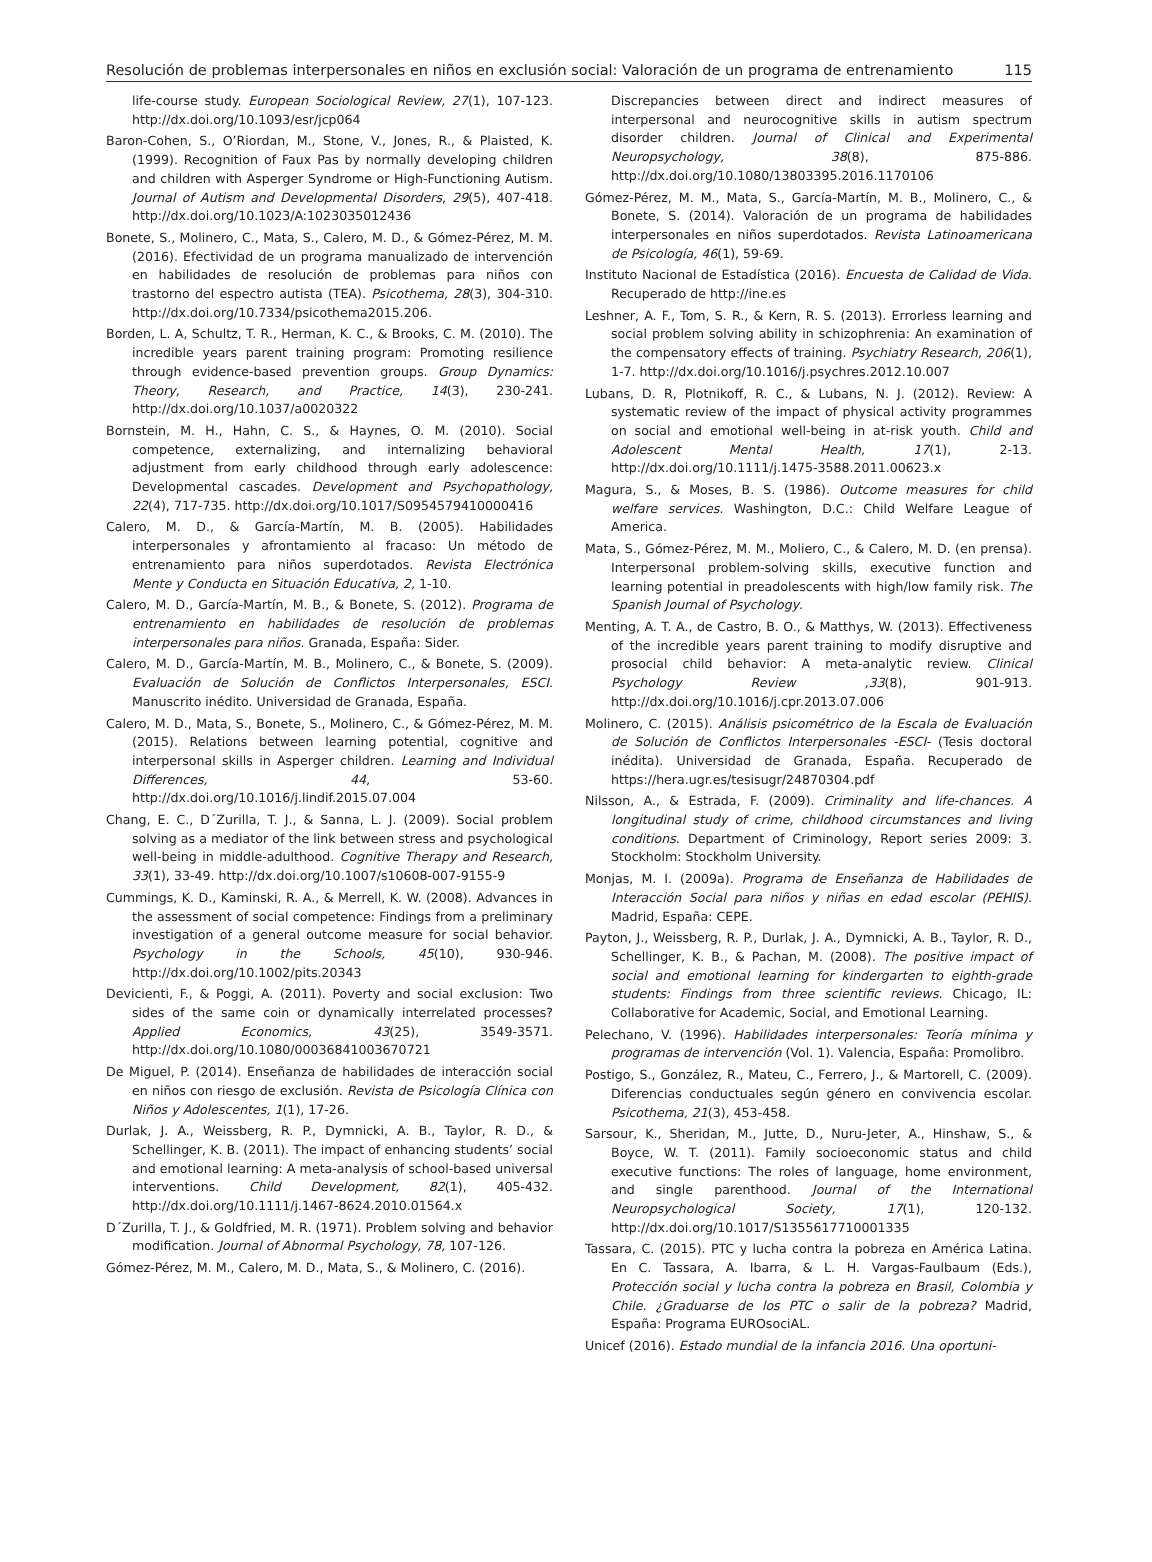Resolución de problemas interpersonales en niños en exclusión social: Valoración de un programa de entrenamiento 115
life-course study. European Sociological Review, 27(1), 107-123. http://dx.doi.org/10.1093/esr/jcp064
Baron-Cohen, S., O’Riordan, M., Stone, V., Jones, R., & Plaisted, K. (1999). Recognition of Faux Pas by normally developing children and children with Asperger Syndrome or High-Functioning Autism. Journal of Autism and Developmental Disorders, 29(5), 407-418. http://dx.doi.org/10.1023/A:1023035012436
Bonete, S., Molinero, C., Mata, S., Calero, M. D., & Gómez-Pérez, M. M. (2016). Efectividad de un programa manualizado de intervención en habilidades de resolución de problemas para niños con trastorno del espectro autista (TEA). Psicothema, 28(3), 304-310. http://dx.doi.org/10.7334/psicothema2015.206.
Borden, L. A, Schultz, T. R., Herman, K. C., & Brooks, C. M. (2010). The incredible years parent training program: Promoting resilience through evidence-based prevention groups. Group Dynamics: Theory, Research, and Practice, 14(3), 230-241. http://dx.doi.org/10.1037/a0020322
Bornstein, M. H., Hahn, C. S., & Haynes, O. M. (2010). Social competence, externalizing, and internalizing behavioral adjustment from early childhood through early adolescence: Developmental cascades. Development and Psychopathology, 22(4), 717-735. http://dx.doi.org/10.1017/S0954579410000416
Calero, M. D., & García-Martín, M. B. (2005). Habilidades interpersonales y afrontamiento al fracaso: Un método de entrenamiento para niños superdotados. Revista Electrónica Mente y Conducta en Situación Educativa, 2, 1-10.
Calero, M. D., García-Martín, M. B., & Bonete, S. (2012). Programa de entrenamiento en habilidades de resolución de problemas interpersonales para niños. Granada, España: Sider.
Calero, M. D., García-Martín, M. B., Molinero, C., & Bonete, S. (2009). Evaluación de Solución de Conflictos Interpersonales, ESCI. Manuscrito inédito. Universidad de Granada, España.
Calero, M. D., Mata, S., Bonete, S., Molinero, C., & Gómez-Pérez, M. M. (2015). Relations between learning potential, cognitive and interpersonal skills in Asperger children. Learning and Individual Differences, 44, 53-60. http://dx.doi.org/10.1016/j.lindif.2015.07.004
Chang, E. C., D´Zurilla, T. J., & Sanna, L. J. (2009). Social problem solving as a mediator of the link between stress and psychological well-being in middle-adulthood. Cognitive Therapy and Research, 33(1), 33-49. http://dx.doi.org/10.1007/s10608-007-9155-9
Cummings, K. D., Kaminski, R. A., & Merrell, K. W. (2008). Advances in the assessment of social competence: Findings from a preliminary investigation of a general outcome measure for social behavior. Psychology in the Schools, 45(10), 930-946. http://dx.doi.org/10.1002/pits.20343
Devicienti, F., & Poggi, A. (2011). Poverty and social exclusion: Two sides of the same coin or dynamically interrelated processes? Applied Economics, 43(25), 3549-3571. http://dx.doi.org/10.1080/00036841003670721
De Miguel, P. (2014). Enseñanza de habilidades de interacción social en niños con riesgo de exclusión. Revista de Psicología Clínica con Niños y Adolescentes, 1(1), 17-26.
Durlak, J. A., Weissberg, R. P., Dymnicki, A. B., Taylor, R. D., & Schellinger, K. B. (2011). The impact of enhancing students’ social and emotional learning: A meta-analysis of school-based universal interventions. Child Development, 82(1), 405-432. http://dx.doi.org/10.1111/j.1467-8624.2010.01564.x
D´Zurilla, T. J., & Goldfried, M. R. (1971). Problem solving and behavior modification. Journal of Abnormal Psychology, 78, 107-126.
Gómez-Pérez, M. M., Calero, M. D., Mata, S., & Molinero, C. (2016).
Discrepancies between direct and indirect measures of interpersonal and neurocognitive skills in autism spectrum disorder children. Journal of Clinical and Experimental Neuropsychology, 38(8), 875-886. http://dx.doi.org/10.1080/13803395.2016.1170106
Gómez-Pérez, M. M., Mata, S., García-Martín, M. B., Molinero, C., & Bonete, S. (2014). Valoración de un programa de habilidades interpersonales en niños superdotados. Revista Latinoamericana de Psicología, 46(1), 59-69.
Instituto Nacional de Estadística (2016). Encuesta de Calidad de Vida. Recuperado de http://ine.es
Leshner, A. F., Tom, S. R., & Kern, R. S. (2013). Errorless learning and social problem solving ability in schizophrenia: An examination of the compensatory effects of training. Psychiatry Research, 206(1), 1-7. http://dx.doi.org/10.1016/j.psychres.2012.10.007
Lubans, D. R, Plotnikoff, R. C., & Lubans, N. J. (2012). Review: A systematic review of the impact of physical activity programmes on social and emotional well-being in at-risk youth. Child and Adolescent Mental Health, 17(1), 2-13. http://dx.doi.org/10.1111/j.1475-3588.2011.00623.x
Magura, S., & Moses, B. S. (1986). Outcome measures for child welfare services. Washington, D.C.: Child Welfare League of America.
Mata, S., Gómez-Pérez, M. M., Moliero, C., & Calero, M. D. (en prensa). Interpersonal problem-solving skills, executive function and learning potential in preadolescents with high/low family risk. The Spanish Journal of Psychology.
Menting, A. T. A., de Castro, B. O., & Matthys, W. (2013). Effectiveness of the incredible years parent training to modify disruptive and prosocial child behavior: A meta-analytic review. Clinical Psychology Review ,33(8), 901-913. http://dx.doi.org/10.1016/j.cpr.2013.07.006
Molinero, C. (2015). Análisis psicométrico de la Escala de Evaluación de Solución de Conflictos Interpersonales -ESCI- (Tesis doctoral inédita). Universidad de Granada, España. Recuperado de https://hera.ugr.es/tesisugr/24870304.pdf
Nilsson, A., & Estrada, F. (2009). Criminality and life-chances. A longitudinal study of crime, childhood circumstances and living conditions. Department of Criminology, Report series 2009: 3. Stockholm: Stockholm University.
Monjas, M. I. (2009a). Programa de Enseñanza de Habilidades de Interacción Social para niños y niñas en edad escolar (PEHIS). Madrid, España: CEPE.
Payton, J., Weissberg, R. P., Durlak, J. A., Dymnicki, A. B., Taylor, R. D., Schellinger, K. B., & Pachan, M. (2008). The positive impact of social and emotional learning for kindergarten to eighth-grade students: Findings from three scientific reviews. Chicago, IL: Collaborative for Academic, Social, and Emotional Learning.
Pelechano, V. (1996). Habilidades interpersonales: Teoría mínima y programas de intervención (Vol. 1). Valencia, España: Promolibro.
Postigo, S., González, R., Mateu, C., Ferrero, J., & Martorell, C. (2009). Diferencias conductuales según género en convivencia escolar. Psicothema, 21(3), 453-458.
Sarsour, K., Sheridan, M., Jutte, D., Nuru-Jeter, A., Hinshaw, S., & Boyce, W. T. (2011). Family socioeconomic status and child executive functions: The roles of language, home environment, and single parenthood. Journal of the International Neuropsychological Society, 17(1), 120-132. http://dx.doi.org/10.1017/S1355617710001335
Tassara, C. (2015). PTC y lucha contra la pobreza en América Latina. En C. Tassara, A. Ibarra, & L. H. Vargas-Faulbaum (Eds.), Protección social y lucha contra la pobreza en Brasil, Colombia y Chile. ¿Graduarse de los PTC o salir de la pobreza? Madrid, España: Programa EUROsociAL.
Unicef (2016). Estado mundial de la infancia 2016. Una oportuni-